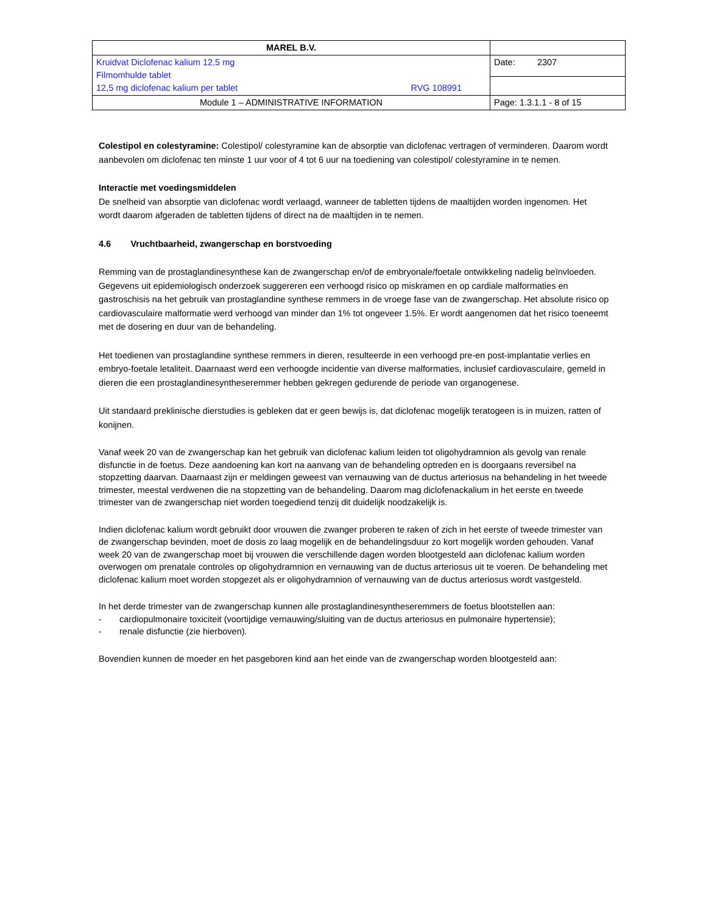| MAREL B.V. | |
| Kruidvat Diclofenac kalium 12,5 mg Filmomhulde tablet 12,5 mg diclofenac kalium per tablet RVG 108991 | Date: 2307 |
| Module 1 – ADMINISTRATIVE INFORMATION | Page: 1.3.1.1 - 8 of 15 |
Colestipol en colestyramine: Colestipol/ colestyramine kan de absorptie van diclofenac vertragen of verminderen. Daarom wordt aanbevolen om diclofenac ten minste 1 uur voor of 4 tot 6 uur na toediening van colestipol/ colestyramine in te nemen.
Interactie met voedingsmiddelen
De snelheid van absorptie van diclofenac wordt verlaagd, wanneer de tabletten tijdens de maaltijden worden ingenomen. Het wordt daarom afgeraden de tabletten tijdens of direct na de maaltijden in te nemen.
4.6 Vruchtbaarheid, zwangerschap en borstvoeding
Remming van de prostaglandinesynthese kan de zwangerschap en/of de embryonale/foetale ontwikkeling nadelig beïnvloeden. Gegevens uit epidemiologisch onderzoek suggereren een verhoogd risico op miskramen en op cardiale malformaties en gastroschisis na het gebruik van prostaglandine synthese remmers in de vroege fase van de zwangerschap. Het absolute risico op cardiovasculaire malformatie werd verhoogd van minder dan 1% tot ongeveer 1.5%. Er wordt aangenomen dat het risico toeneemt met de dosering en duur van de behandeling.
Het toedienen van prostaglandine synthese remmers in dieren, resulteerde in een verhoogd pre-en post-implantatie verlies en embryo-foetale letaliteit. Daarnaast werd een verhoogde incidentie van diverse malformaties, inclusief cardiovasculaire, gemeld in dieren die een prostaglandinesyntheseremmer hebben gekregen gedurende de periode van organogenese.
Uit standaard preklinische dierstudies is gebleken dat er geen bewijs is, dat diclofenac mogelijk teratogeen is in muizen, ratten of konijnen.
Vanaf week 20 van de zwangerschap kan het gebruik van diclofenac kalium leiden tot oligohydramnion als gevolg van renale disfunctie in de foetus. Deze aandoening kan kort na aanvang van de behandeling optreden en is doorgaans reversibel na stopzetting daarvan. Daarnaast zijn er meldingen geweest van vernauwing van de ductus arteriosus na behandeling in het tweede trimester, meestal verdwenen die na stopzetting van de behandeling. Daarom mag diclofenackalium in het eerste en tweede trimester van de zwangerschap niet worden toegediend tenzij dit duidelijk noodzakelijk is.
Indien diclofenac kalium wordt gebruikt door vrouwen die zwanger proberen te raken of zich in het eerste of tweede trimester van de zwangerschap bevinden, moet de dosis zo laag mogelijk en de behandelingsduur zo kort mogelijk worden gehouden. Vanaf week 20 van de zwangerschap moet bij vrouwen die verschillende dagen worden blootgesteld aan diclofenac kalium worden overwogen om prenatale controles op oligohydramnion en vernauwing van de ductus arteriosus uit te voeren. De behandeling met diclofenac kalium moet worden stopgezet als er oligohydramnion of vernauwing van de ductus arteriosus wordt vastgesteld.
In het derde trimester van de zwangerschap kunnen alle prostaglandinesyntheseremmers de foetus blootstellen aan:
- cardiopulmonaire toxiciteit (voortijdige vernauwing/sluiting van de ductus arteriosus en pulmonaire hypertensie);
- renale disfunctie (zie hierboven).
Bovendien kunnen de moeder en het pasgeboren kind aan het einde van de zwangerschap worden blootgesteld aan: